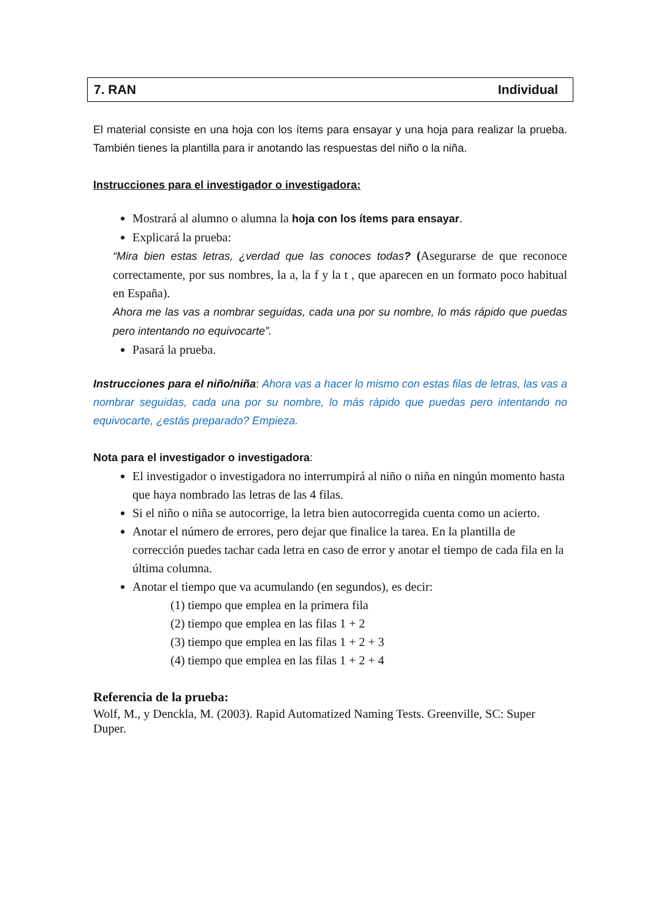7. RAN Individual
El material consiste en una hoja con los ítems para ensayar y una hoja para realizar la prueba. También tienes la plantilla para ir anotando las respuestas del niño o la niña.
Instrucciones para el investigador o investigadora:
Mostrará al alumno o alumna la hoja con los ítems para ensayar.
Explicará la prueba:
“Mira bien estas letras, ¿verdad que las conoces todas? (Asegurarse de que reconoce correctamente, por sus nombres, la a, la f y la t , que aparecen en un formato poco habitual en España).
Ahora me las vas a nombrar seguidas, cada una por su nombre, lo más rápido que puedas pero intentando no equivocarte”.
Pasará la prueba.
Instrucciones para el niño/niña: Ahora vas a hacer lo mismo con estas filas de letras, las vas a nombrar seguidas, cada una por su nombre, lo más rápido que puedas pero intentando no equivocarte, ¿estás preparado? Empieza.
Nota para el investigador o investigadora:
El investigador o investigadora no interrumpirá al niño o niña en ningún momento hasta que haya nombrado las letras de las 4 filas.
Si el niño o niña se autocorrige, la letra bien autocorregida cuenta como un acierto.
Anotar el número de errores, pero dejar que finalice la tarea. En la plantilla de corrección puedes tachar cada letra en caso de error y anotar el tiempo de cada fila en la última columna.
Anotar el tiempo que va acumulando (en segundos), es decir:
(1) tiempo que emplea en la primera fila
(2) tiempo que emplea en las filas 1 + 2
(3) tiempo que emplea en las filas 1 + 2 + 3
(4) tiempo que emplea en las filas 1 + 2 + 4
Referencia de la prueba:
Wolf, M., y Denckla, M. (2003). Rapid Automatized Naming Tests. Greenville, SC: Super Duper.